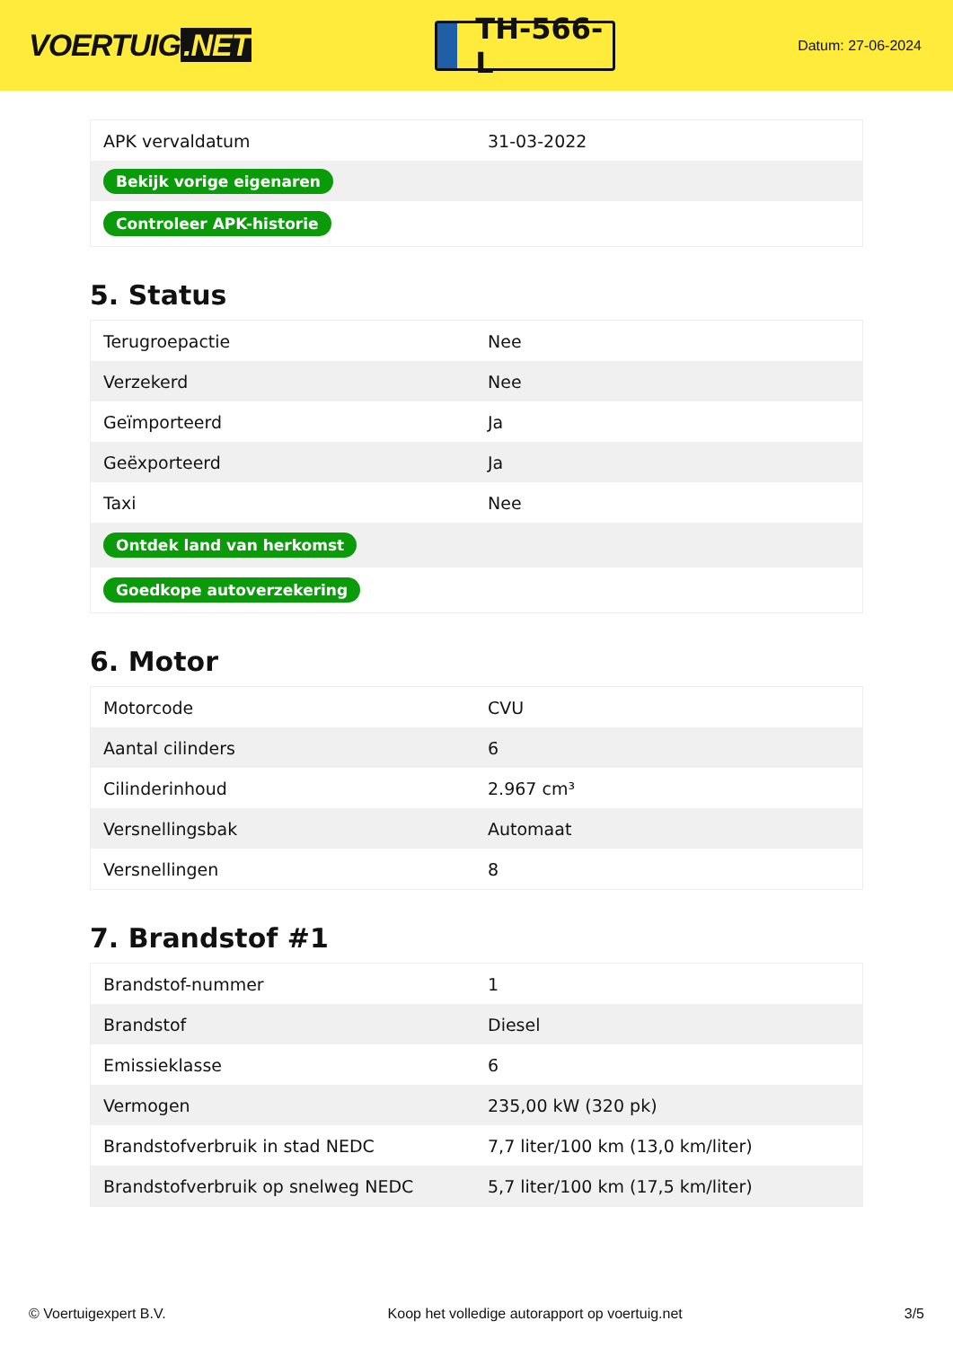VOERTUIG.NET
TH-566-L
Datum: 27-06-2024
| APK vervaldatum | 31-03-2022 |
| Bekijk vorige eigenaren | |
| Controleer APK-historie | |
5. Status
| Terugroepactie | Nee |
| Verzekerd | Nee |
| Geïmporteerd | Ja |
| Geëxporteerd | Ja |
| Taxi | Nee |
| Ontdek land van herkomst | |
| Goedkope autoverzekering | |
6. Motor
| Motorcode | CVU |
| Aantal cilinders | 6 |
| Cilinderinhoud | 2.967 cm³ |
| Versnellingsbak | Automaat |
| Versnellingen | 8 |
7. Brandstof #1
| Brandstof-nummer | 1 |
| Brandstof | Diesel |
| Emissieklasse | 6 |
| Vermogen | 235,00 kW (320 pk) |
| Brandstofverbruik in stad NEDC | 7,7 liter/100 km (13,0 km/liter) |
| Brandstofverbruik op snelweg NEDC | 5,7 liter/100 km (17,5 km/liter) |
© Voertuigexpert B.V. Koop het volledige autorapport op voertuig.net 3/5